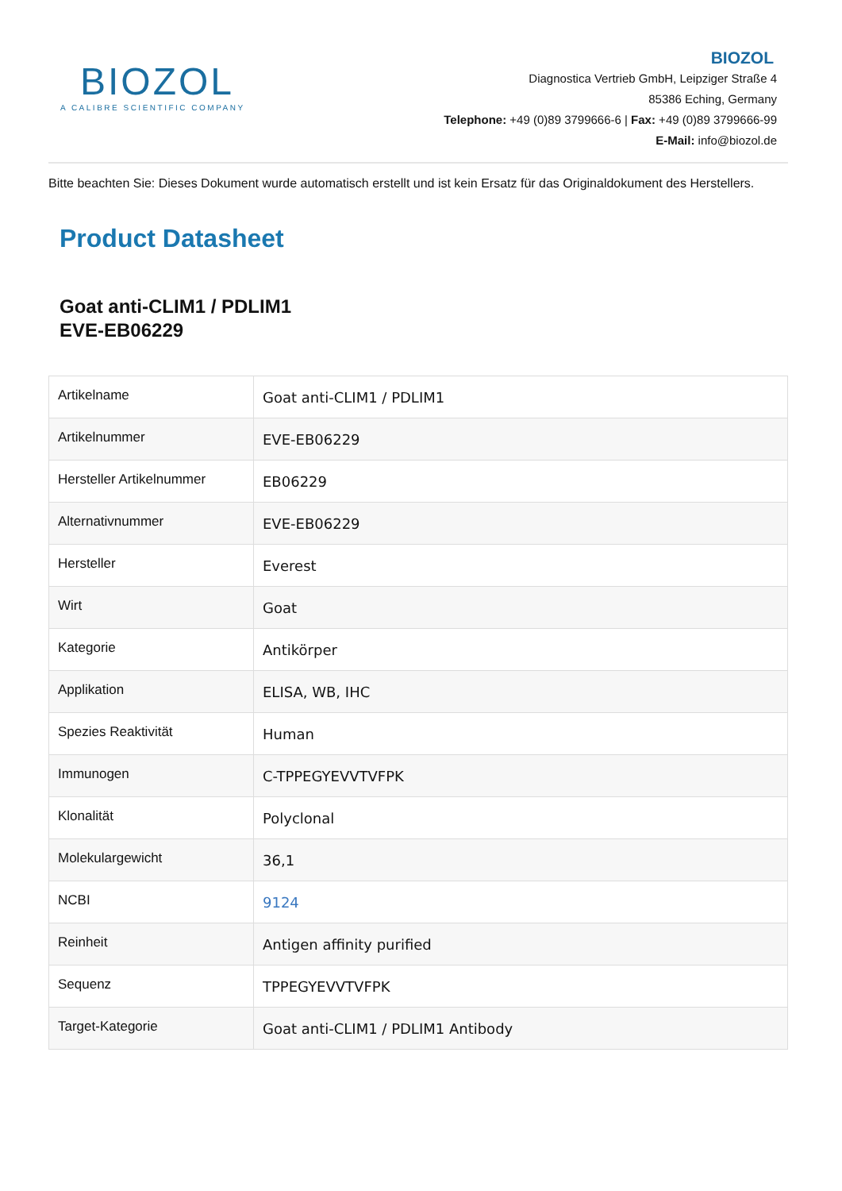BIOZOL
A CALIBRE SCIENTIFIC COMPANY
BIOZOL
Diagnostica Vertrieb GmbH, Leipziger Straße 4
85386 Eching, Germany
Telephone: +49 (0)89 3799666-6 | Fax: +49 (0)89 3799666-99
E-Mail: info@biozol.de
Bitte beachten Sie: Dieses Dokument wurde automatisch erstellt und ist kein Ersatz für das Originaldokument des Herstellers.
Product Datasheet
Goat anti-CLIM1 / PDLIM1
EVE-EB06229
| Artikelname | Goat anti-CLIM1 / PDLIM1 |
| Artikelnummer | EVE-EB06229 |
| Hersteller Artikelnummer | EB06229 |
| Alternativnummer | EVE-EB06229 |
| Hersteller | Everest |
| Wirt | Goat |
| Kategorie | Antikörper |
| Applikation | ELISA, WB, IHC |
| Spezies Reaktivität | Human |
| Immunogen | C-TPPEGYEVVTVFPK |
| Klonalität | Polyclonal |
| Molekulargewicht | 36,1 |
| NCBI | 9124 |
| Reinheit | Antigen affinity purified |
| Sequenz | TPPEGYEVVTVFPK |
| Target-Kategorie | Goat anti-CLIM1 / PDLIM1 Antibody |